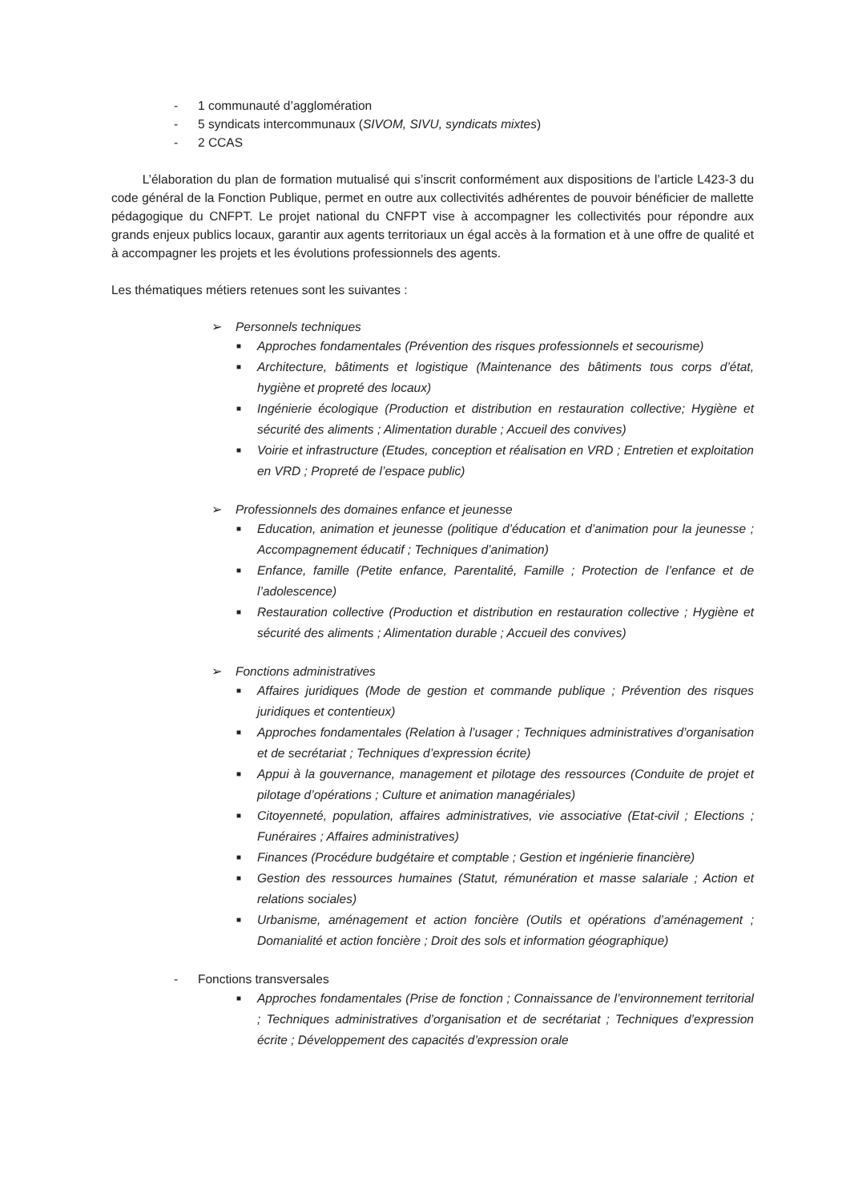- 1 communauté d’agglomération
- 5 syndicats intercommunaux (SIVOM, SIVU, syndicats mixtes)
- 2 CCAS
   L’élaboration du plan de formation mutualisé qui s’inscrit conformément aux dispositions de l’article L423-3 du code général de la Fonction Publique, permet en outre aux collectivités adhérentes de pouvoir bénéficier de mallette pédagogique du CNFPT. Le projet national du CNFPT vise à accompagner les collectivités pour répondre aux grands enjeux publics locaux, garantir aux agents territoriaux un égal accès à la formation et à une offre de qualité et à accompagner les projets et les évolutions professionnels des agents.
Les thématiques métiers retenues sont les suivantes :
➢ Personnels techniques
■
Approches fondamentales (Prévention des risques professionnels et secourisme)
■
Architecture, bâtiments et logistique (Maintenance des bâtiments tous corps d’état, hygiène et propreté des locaux)
■
Ingénierie écologique (Production et distribution en restauration collective; Hygiène et sécurité des aliments ; Alimentation durable ; Accueil des convives)
■
Voirie et infrastructure (Etudes, conception et réalisation en VRD ; Entretien et exploitation en VRD ; Propreté de l’espace public)
➢ Professionnels des domaines enfance et jeunesse
■
Education, animation et jeunesse (politique d’éducation et d’animation pour la jeunesse ; Accompagnement éducatif ; Techniques d’animation)
■
Enfance, famille (Petite enfance, Parentalité, Famille ; Protection de l’enfance et de l’adolescence)
■
Restauration collective (Production et distribution en restauration collective ; Hygiène et sécurité des aliments ; Alimentation durable ; Accueil des convives)
➢ Fonctions administratives
■
Affaires juridiques (Mode de gestion et commande publique ; Prévention des risques juridiques et contentieux)
■
Approches fondamentales (Relation à l’usager ; Techniques administratives d’organisation et de secrétariat ; Techniques d’expression écrite)
■
Appui à la gouvernance, management et pilotage des ressources (Conduite de projet et pilotage d’opérations ; Culture et animation managériales)
■
Citoyenneté, population, affaires administratives, vie associative (Etat-civil ; Elections ; Funéraires ; Affaires administratives)
■
Finances (Procédure budgétaire et comptable ; Gestion et ingénierie financière)
■
Gestion des ressources humaines (Statut, rémunération et masse salariale ; Action et relations sociales)
■
Urbanisme, aménagement et action foncière (Outils et opérations d’aménagement ; Domanialité et action foncière ; Droit des sols et information géographique)
- Fonctions transversales
■
Approches fondamentales (Prise de fonction ; Connaissance de l’environnement territorial ; Techniques administratives d’organisation et de secrétariat ; Techniques d’expression écrite ; Développement des capacités d’expression orale